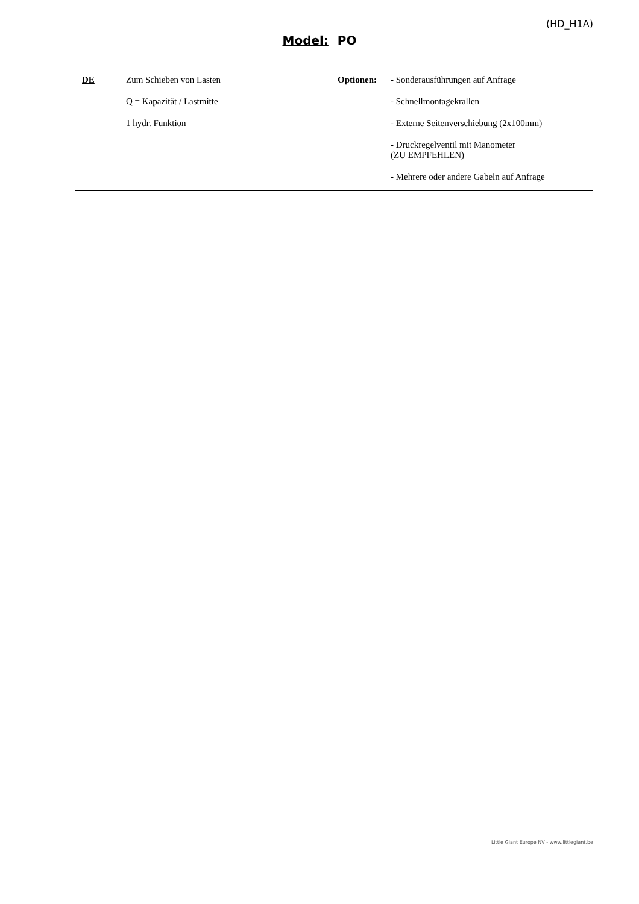(HD_H1A)
Model: PO
DE
Zum Schieben von Lasten
Q = Kapazität / Lastmitte
1 hydr. Funktion
Optionen:
- Sonderausführungen auf Anfrage
- Schnellmontagekrallen
- Externe Seitenverschiebung (2x100mm)
- Druckregelventil mit Manometer
(ZU EMPFEHLEN)
- Mehrere oder andere Gabeln auf Anfrage
Little Giant Europe NV - www.littlegiant.be